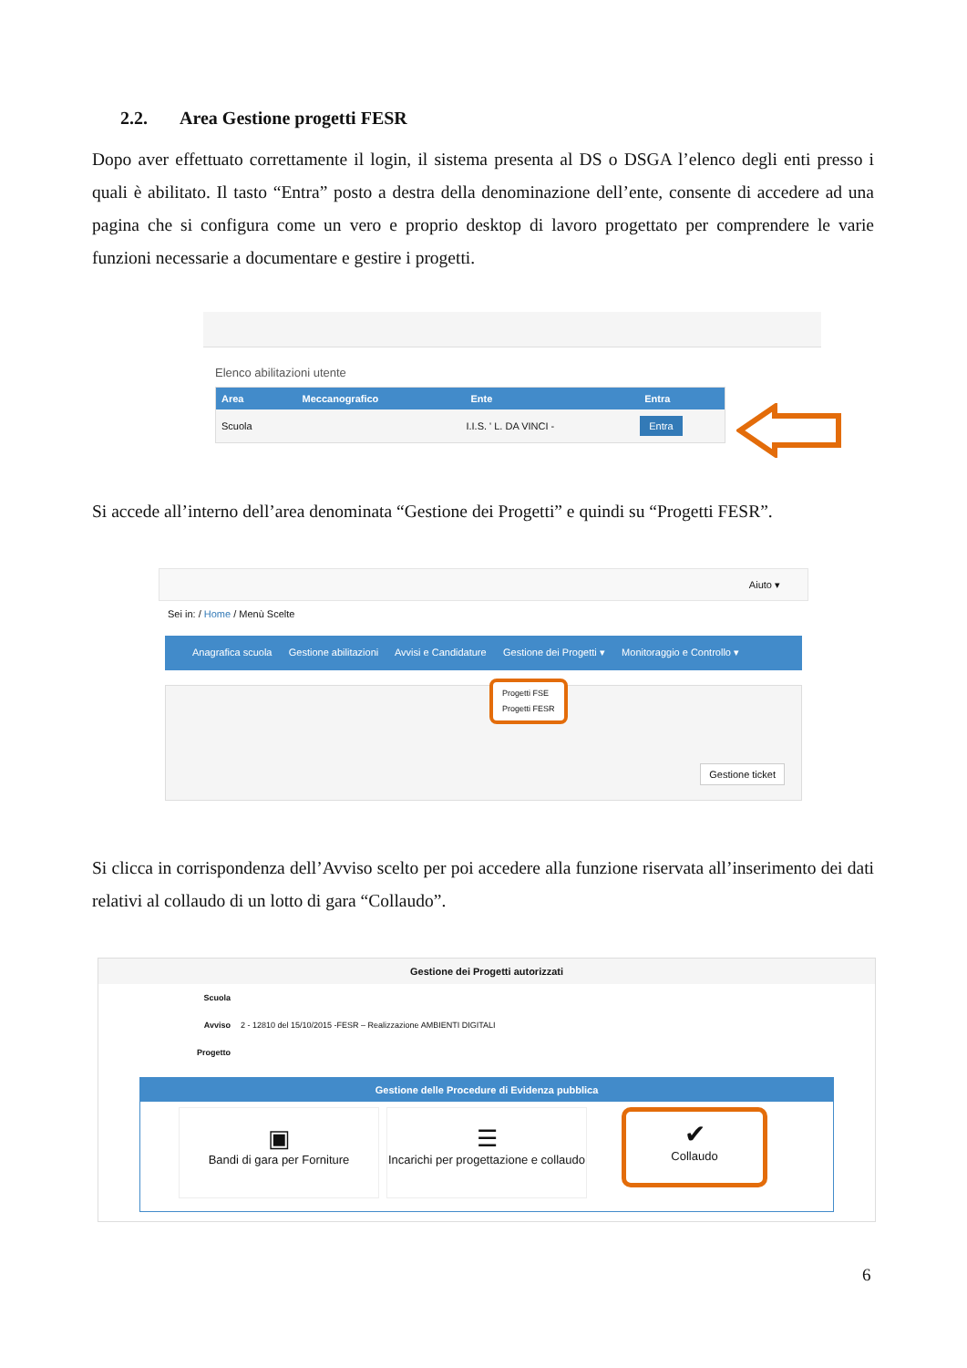2.2. Area Gestione progetti FESR
Dopo aver effettuato correttamente il login, il sistema presenta al DS o DSGA l’elenco degli enti presso i quali è abilitato. Il tasto “Entra” posto a destra della denominazione dell’ente, consente di accedere ad una pagina che si configura come un vero e proprio desktop di lavoro progettato per comprendere le varie funzioni necessarie a documentare e gestire i progetti.
Elenco abilitazioni utente
| Area | Meccanografico | Ente | Entra |
| --- | --- | --- | --- |
| Scuola | | I.I.S. ' L. DA VINCI - | Entra |
Si accede all’interno dell’area denominata “Gestione dei Progetti” e quindi su “Progetti FESR”.
Aiuto ▾
Sei in: / Home / Menù Scelte
Anagrafica scuola Gestione abilitazioni Avvisi e Candidature Gestione dei Progetti ▾ Monitoraggio e Controllo ▾
Progetti FSE
Progetti FESR
Gestione ticket
Si clicca in corrispondenza dell’Avviso scelto per poi accedere alla funzione riservata all’inserimento dei dati relativi al collaudo di un lotto di gara “Collaudo”.
Gestione dei Progetti autorizzati
| Scuola | |
| Avviso | 2 - 12810 del 15/10/2015 -FESR – Realizzazione AMBIENTI DIGITALI |
| Progetto | |
Gestione delle Procedure di Evidenza pubblica
▣
Bandi di gara per Forniture
☰
Incarichi per progettazione e collaudo
✔
Collaudo
6